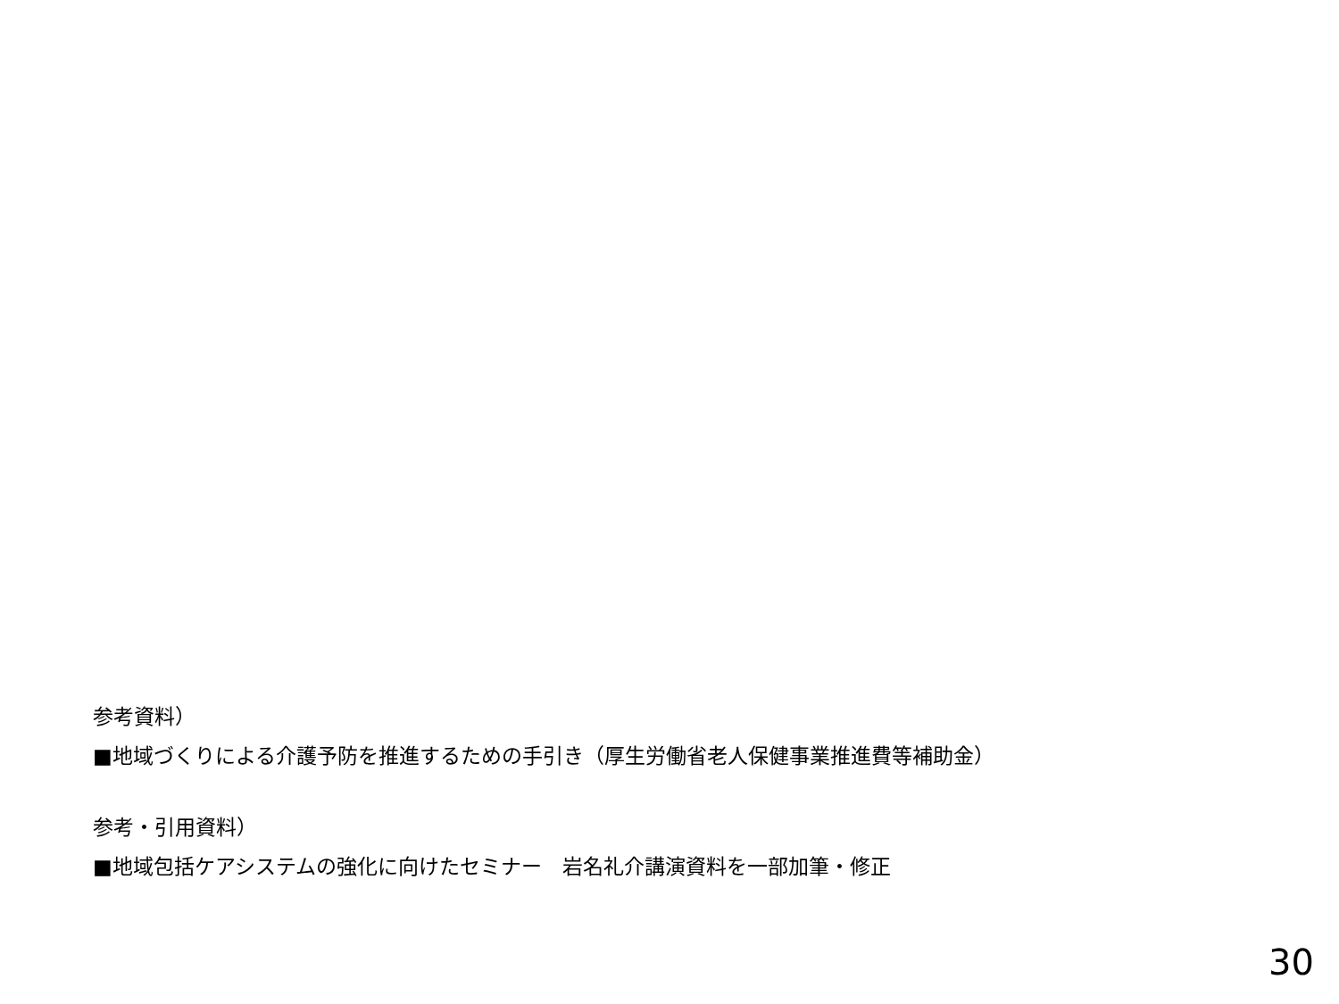参考資料）
■地域づくりによる介護予防を推進するための手引き（厚生労働省老人保健事業推進費等補助金）
参考・引用資料）
■地域包括ケアシステムの強化に向けたセミナー　岩名礼介講演資料を一部加筆・修正
30